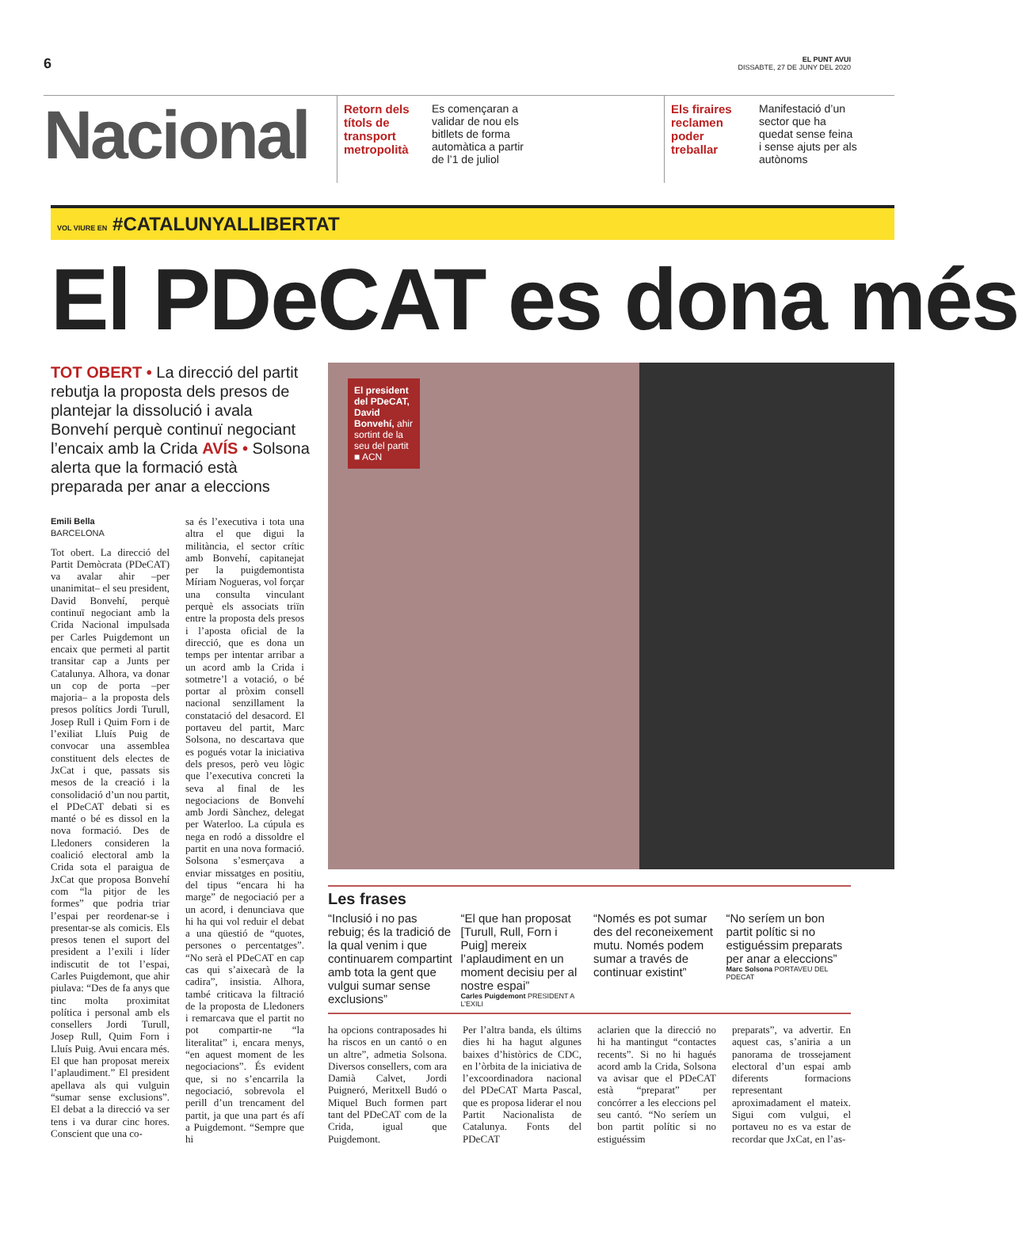6
EL PUNT AVUI
DISSABTE, 27 DE JUNY DEL 2020
Nacional
Retorn dels títols de transport metropolità
Es començaran a validar de nou els bitllets de forma automàtica a partir de l’1 de juliol
Els firaires reclamen poder treballar
Manifestació d’un sector que ha quedat sense feina i sense ajuts per als autònoms
VOL VIURE EN #CATALUNYALLIBERTAT
El PDeCAT es dona més
TOT OBERT • La direcció del partit rebutja la proposta dels presos de plantejar la dissolució i avala Bonvehí perquè continuï negociant l’encaix amb la Crida AVÍS • Solsona alerta que la formació està preparada per anar a eleccions
Emili Bella
BARCELONA
Tot obert. La direcció del Partit Demòcrata (PDeCAT) va avalar ahir –per unanimitat– el seu president, David Bonvehí, perquè continuï negociant amb la Crida Nacional impulsada per Carles Puigdemont un encaix que permeti al partit transitar cap a Junts per Catalunya. Alhora, va donar un cop de porta –per majoria– a la proposta dels presos polítics Jordi Turull, Josep Rull i Quim Forn i de l’exiliat Lluís Puig de convocar una assemblea constituent dels electes de JxCat i que, passats sis mesos de la creació i la consolidació d’un nou partit, el PDeCAT debati si es manté o bé es dissol en la nova formació. Des de Lledoners consideren la coalició electoral amb la Crida sota el paraigua de JxCat que proposa Bonvehí com “la pitjor de les formes” que podria triar l’espai per reordenar-se i presentar-se als comicis. Els presos tenen el suport del president a l’exili i líder indiscutit de tot l’espai, Carles Puigdemont, que ahir piulava: “Des de fa anys que tinc molta proximitat política i personal amb els consellers Jordi Turull, Josep Rull, Quim Forn i Lluís Puig. Avui encara més. El que han proposat mereix l’aplaudiment.” El president apellava als qui vulguin “sumar sense exclusions”. El debat a la direcció va ser tens i va durar cinc hores. Conscient que una co-
sa és l’executiva i tota una altra el que digui la militància, el sector crític amb Bonvehí, capitanejat per la puigdemontista Míriam Nogueras, vol forçar una consulta vinculant perquè els associats triïn entre la proposta dels presos i l’aposta oficial de la direcció, que es dona un temps per intentar arribar a un acord amb la Crida i sotmetre’l a votació, o bé portar al pròxim consell nacional senzillament la constatació del desacord. El portaveu del partit, Marc Solsona, no descartava que es pogués votar la iniciativa dels presos, però veu lògic que l’executiva concreti la seva al final de les negociacions de Bonvehí amb Jordi Sànchez, delegat per Waterloo. La cúpula es nega en rodó a dissoldre el partit en una nova formació. Solsona s’esmerçava a enviar missatges en positiu, del tipus “encara hi ha marge” de negociació per a un acord, i denunciava que hi ha qui vol reduir el debat a una qüestió de “quotes, persones o percentatges”. “No serà el PDeCAT en cap cas qui s’aixecarà de la cadira”, insistia. Alhora, també criticava la filtració de la proposta de Lledoners i remarcava que el partit no pot compartir-ne “la literalitat” i, encara menys, “en aquest moment de les negociacions”. És evident que, si no s’encarrila la negociació, sobrevola el perill d’un trencament del partit, ja que una part és afí a Puigdemont. “Sempre que hi
El president del PDeCAT, David Bonvehí, ahir sortint de la seu del partit ■ ACN
Les frases
“Inclusió i no pas rebuig; és la tradició de la qual venim i que continuarem compartint amb tota la gent que vulgui sumar sense exclusions”
“El que han proposat [Turull, Rull, Forn i Puig] mereix l’aplaudiment en un moment decisiu per al nostre espai”
Carles Puigdemont PRESIDENT A L’EXILI
“Només es pot sumar des del reconeixement mutu. Només podem sumar a través de continuar existint”
“No seríem un bon partit polític si no estiguéssim preparats per anar a eleccions”
Marc Solsona PORTAVEU DEL PDECAT
ha opcions contraposades hi ha riscos en un cantó o en un altre”, admetia Solsona. Diversos consellers, com ara Damià Calvet, Jordi Puigneró, Meritxell Budó o Miquel Buch formen part tant del PDeCAT com de la Crida, igual que Puigdemont.
Per l’altra banda, els últims dies hi ha hagut algunes baixes d’històrics de CDC, en l’òrbita de la iniciativa de l’excoordinadora nacional del PDeCAT Marta Pascal, que es proposa liderar el nou Partit Nacionalista de Catalunya. Fonts del PDeCAT
aclarien que la direcció no hi ha mantingut “contactes recents”. Si no hi hagués acord amb la Crida, Solsona va avisar que el PDeCAT està “preparat” per concórrer a les eleccions pel seu cantó. “No seríem un bon partit polític si no estiguéssim
preparats”, va advertir. En aquest cas, s’aniria a un panorama de trossejament electoral d’un espai amb diferents formacions representant aproximadament el mateix. Sigui com vulgui, el portaveu no es va estar de recordar que JxCat, en l’as-